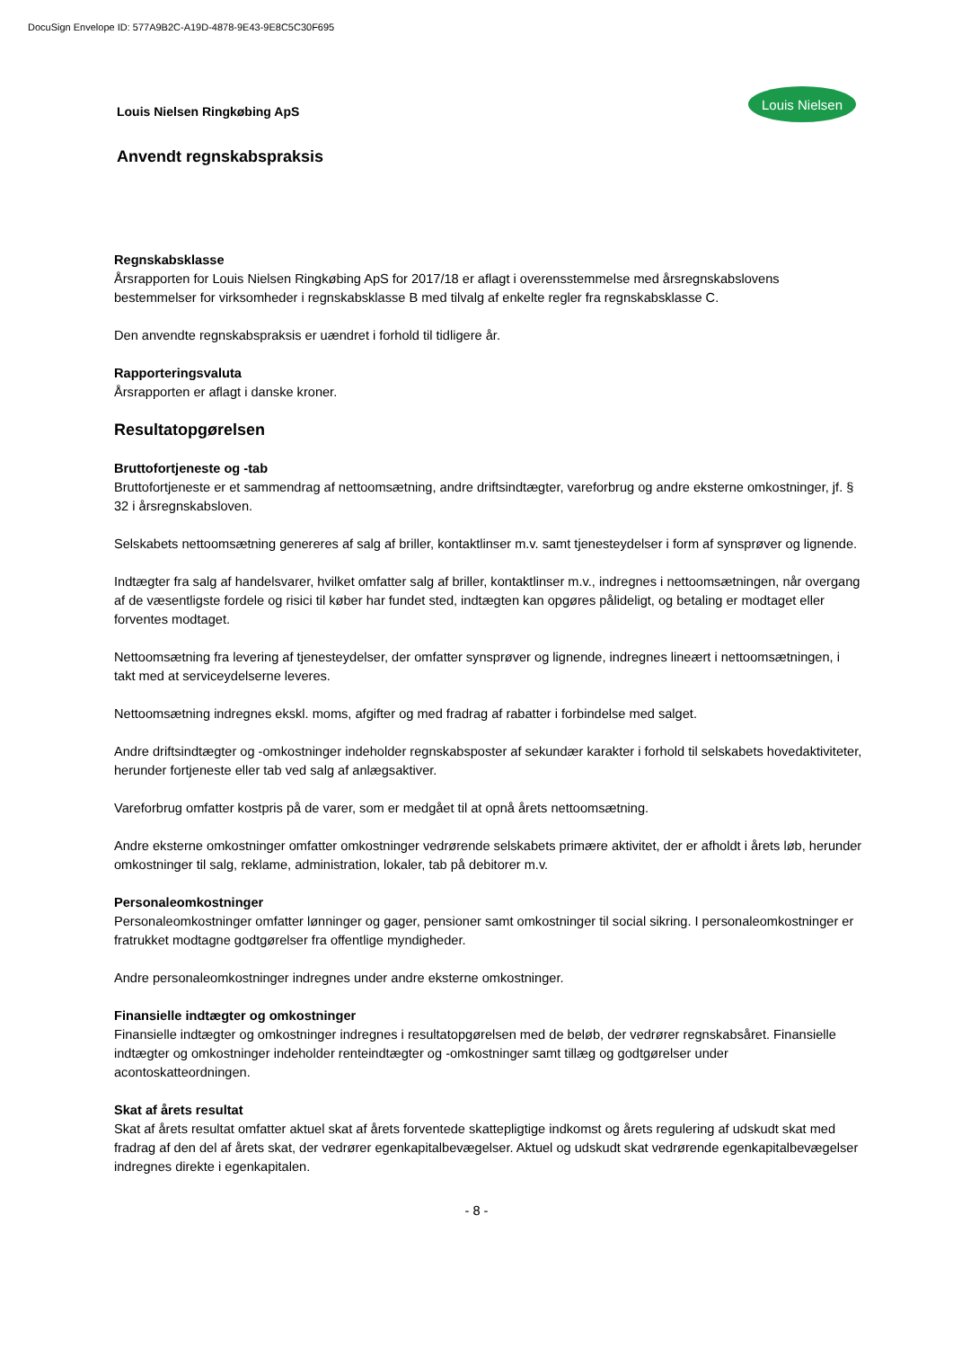DocuSign Envelope ID: 577A9B2C-A19D-4878-9E43-9E8C5C30F695
Louis Nielsen Ringkøbing ApS
Louis Nielsen
Anvendt regnskabspraksis
Regnskabsklasse
Årsrapporten for Louis Nielsen Ringkøbing ApS for 2017/18 er aflagt i overensstemmelse med årsregnskabslovens bestemmelser for virksomheder i regnskabsklasse B med tilvalg af enkelte regler fra regnskabsklasse C.
Den anvendte regnskabspraksis er uændret i forhold til tidligere år.
Rapporteringsvaluta
Årsrapporten er aflagt i danske kroner.
Resultatopgørelsen
Bruttofortjeneste og -tab
Bruttofortjeneste er et sammendrag af nettoomsætning, andre driftsindtægter, vareforbrug og andre eksterne omkostninger, jf. § 32 i årsregnskabsloven.
Selskabets nettoomsætning genereres af salg af briller, kontaktlinser m.v. samt tjenesteydelser i form af synsprøver og lignende.
Indtægter fra salg af handelsvarer, hvilket omfatter salg af briller, kontaktlinser m.v., indregnes i nettoomsætningen, når overgang af de væsentligste fordele og risici til køber har fundet sted, indtægten kan opgøres pålideligt, og betaling er modtaget eller forventes modtaget.
Nettoomsætning fra levering af tjenesteydelser, der omfatter synsprøver og lignende, indregnes lineært i nettoomsætningen, i takt med at serviceydelserne leveres.
Nettoomsætning indregnes ekskl. moms, afgifter og med fradrag af rabatter i forbindelse med salget.
Andre driftsindtægter og -omkostninger indeholder regnskabsposter af sekundær karakter i forhold til selskabets hovedaktiviteter, herunder fortjeneste eller tab ved salg af anlægsaktiver.
Vareforbrug omfatter kostpris på de varer, som er medgået til at opnå årets nettoomsætning.
Andre eksterne omkostninger omfatter omkostninger vedrørende selskabets primære aktivitet, der er afholdt i årets løb, herunder omkostninger til salg, reklame, administration, lokaler, tab på debitorer m.v.
Personaleomkostninger
Personaleomkostninger omfatter lønninger og gager, pensioner samt omkostninger til social sikring. I personaleomkostninger er fratrukket modtagne godtgørelser fra offentlige myndigheder.
Andre personaleomkostninger indregnes under andre eksterne omkostninger.
Finansielle indtægter og omkostninger
Finansielle indtægter og omkostninger indregnes i resultatopgørelsen med de beløb, der vedrører regnskabsåret. Finansielle indtægter og omkostninger indeholder renteindtægter og -omkostninger samt tillæg og godtgørelser under acontoskatteordningen.
Skat af årets resultat
Skat af årets resultat omfatter aktuel skat af årets forventede skattepligtige indkomst og årets regulering af udskudt skat med fradrag af den del af årets skat, der vedrører egenkapitalbevægelser. Aktuel og udskudt skat vedrørende egenkapitalbevægelser indregnes direkte i egenkapitalen.
- 8 -